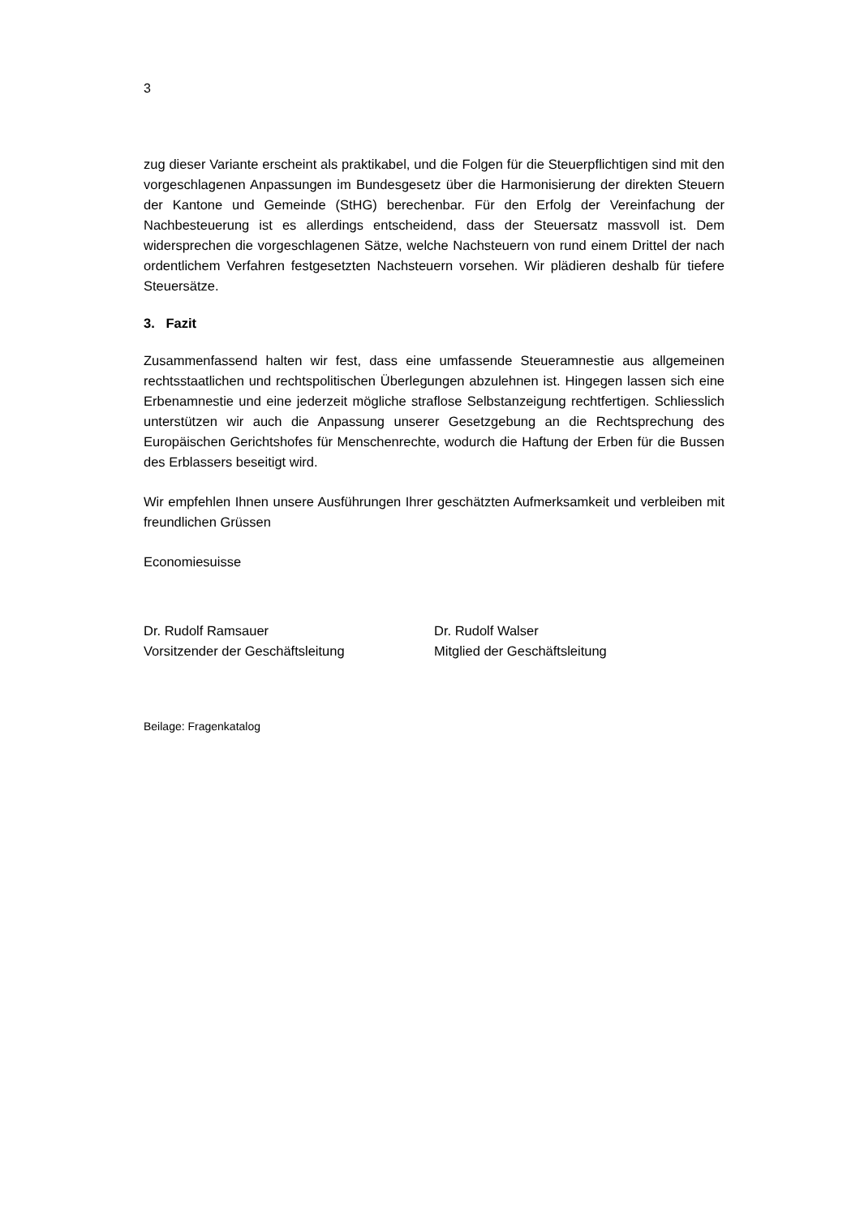3
zug dieser Variante erscheint als praktikabel, und die Folgen für die Steuerpflichtigen sind mit den vorgeschlagenen Anpassungen im Bundesgesetz über die Harmonisierung der direkten Steuern der Kantone und Gemeinde (StHG) berechenbar. Für den Erfolg der Vereinfachung der Nachbesteuerung ist es allerdings entscheidend, dass der Steuersatz massvoll ist. Dem widersprechen die vorgeschlagenen Sätze, welche Nachsteuern von rund einem Drittel der nach ordentlichem Verfahren festgesetzten Nachsteuern vorsehen. Wir plädieren deshalb für tiefere Steuersätze.
3. Fazit
Zusammenfassend halten wir fest, dass eine umfassende Steueramnestie aus allgemeinen rechtsstaatlichen und rechtspolitischen Überlegungen abzulehnen ist. Hingegen lassen sich eine Erbenamnestie und eine jederzeit mögliche straflose Selbstanzeigung rechtfertigen. Schliesslich unterstützen wir auch die Anpassung unserer Gesetzgebung an die Rechtsprechung des Europäischen Gerichtshofes für Menschenrechte, wodurch die Haftung der Erben für die Bussen des Erblassers beseitigt wird.
Wir empfehlen Ihnen unsere Ausführungen Ihrer geschätzten Aufmerksamkeit und verbleiben mit freundlichen Grüssen
Economiesuisse
Dr. Rudolf Ramsauer
Vorsitzender der Geschäftsleitung
Dr. Rudolf Walser
Mitglied der Geschäftsleitung
Beilage: Fragenkatalog